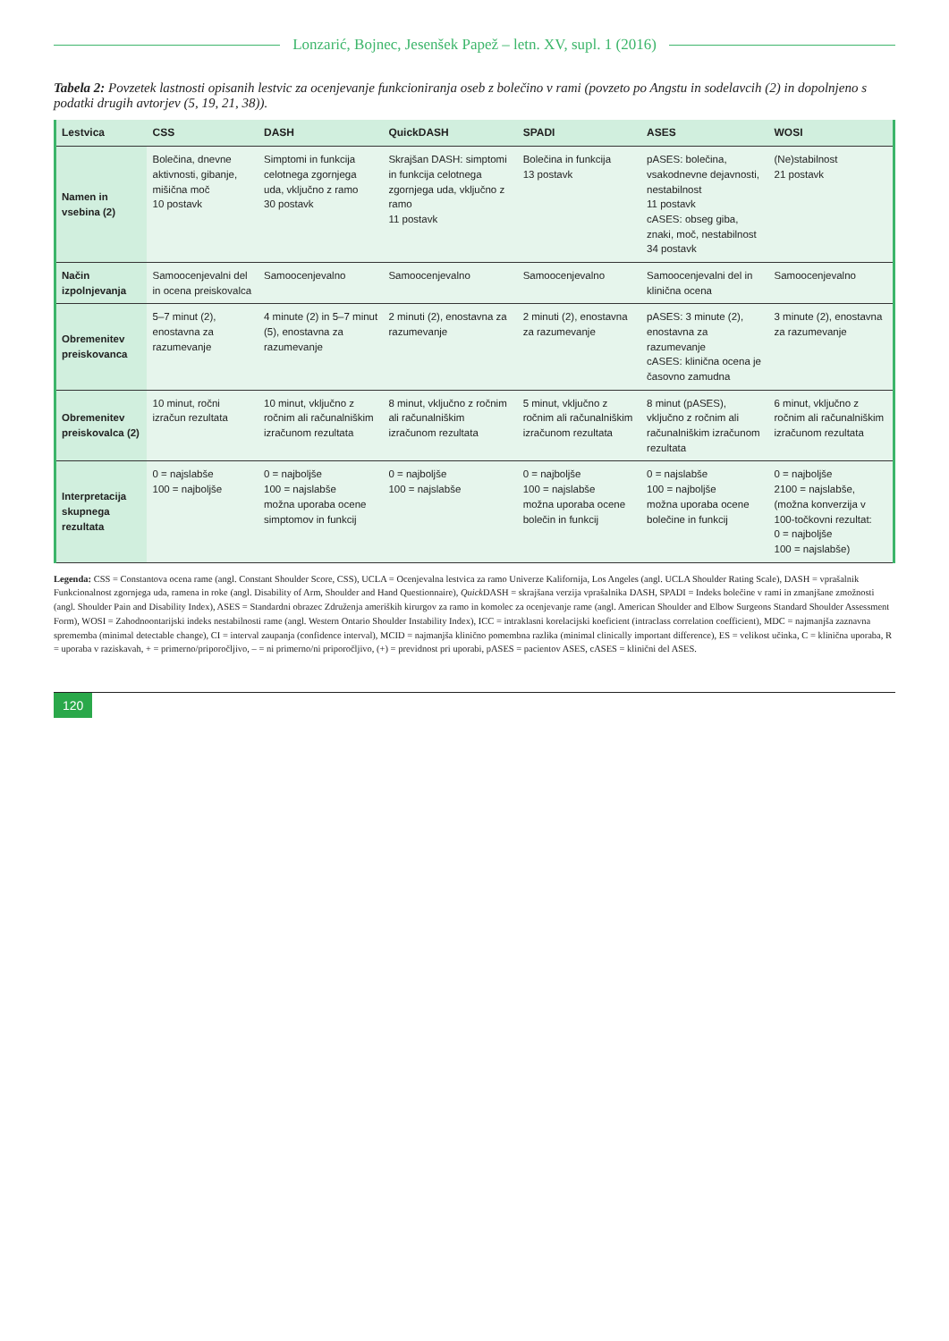Lonzarić, Bojnec, Jesenšek Papež – letn. XV, supl. 1 (2016)
Tabela 2: Povzetek lastnosti opisanih lestvic za ocenjevanje funkcioniranja oseb z bolečino v rami (povzeto po Angstu in sodelavcih (2) in dopolnjeno s podatki drugih avtorjev (5, 19, 21, 38)).
| Lestvica | CSS | DASH | QuickDASH | SPADI | ASES | WOSI |
| --- | --- | --- | --- | --- | --- | --- |
| Namen in vsebina (2) | Bolečina, dnevne aktivnosti, gibanje, mišična moč 10 postavk | Simptomi in funkcija celotnega zgornjega uda, vključno z ramo 30 postavk | Skrajšan DASH: simptomi in funkcija celotnega zgornjega uda, vključno z ramo 11 postavk | Bolečina in funkcija 13 postavk | pASES: bolečina, vsakodnevne dejavnosti, nestabilnost 11 postavk cASES: obseg giba, znaki, moč, nestabilnost 34 postavk | (Ne)stabilnost 21 postavk |
| Način izpolnjevanja | Samoocenjevalni del in ocena preiskovalca | Samoocenjevalno | Samoocenjevalno | Samoocenjevalno | Samoocenjevalni del in klinična ocena | Samoocenjevalno |
| Obremenitev preiskovanca | 5–7 minut (2), enostavna za razumevanje | 4 minute (2) in 5–7 minut (5), enostavna za razumevanje | 2 minuti (2), enostavna za razumevanje | 2 minuti (2), enostavna za razumevanje | pASES: 3 minute (2), enostavna za razumevanje cASES: klinična ocena je časovno zamudna | 3 minute (2), enostavna za razumevanje |
| Obremenitev preiskovalca (2) | 10 minut, ročni izračun rezultata | 10 minut, vključno z ročnim ali računalniškim izračunom rezultata | 8 minut, vključno z ročnim ali računalniškim izračunom rezultata | 5 minut, vključno z ročnim ali računalniškim izračunom rezultata | 8 minut (pASES), vključno z ročnim ali računalniškim izračunom rezultata | 6 minut, vključno z ročnim ali računalniškim izračunom rezultata |
| Interpretacija skupnega rezultata | 0 = najslabše 100 = najboljše | 0 = najboljše 100 = najslabše možna uporaba ocene simptomov in funkcij | 0 = najboljše 100 = najslabše | 0 = najboljše 100 = najslabše možna uporaba ocene bolečin in funkcij | 0 = najslabše 100 = najboljše možna uporaba ocene bolečine in funkcij | 0 = najboljše 2100 = najslabše, (možna konverzija v 100-točkovni rezultat: 0 = najboljše 100 = najslabše) |
Legenda: CSS = Constantova ocena rame (angl. Constant Shoulder Score, CSS), UCLA = Ocenjevalna lestvica za ramo Univerze Kalifornija, Los Angeles (angl. UCLA Shoulder Rating Scale), DASH = vprašalnik Funkcionalnost zgornjega uda, ramena in roke (angl. Disability of Arm, Shoulder and Hand Questionnaire), Quick DASH = skrajšana verzija vprašalnika DASH, SPADI = Indeks bolečine v rami in zmanjšane zmožnosti (angl. Shoulder Pain and Disability Index), ASES = Standardni obrazec Združenja ameriških kirurgov za ramo in komolec za ocenjevanje rame (angl. American Shoulder and Elbow Surgeons Standard Shoulder Assessment Form), WOSI = Zahodnoontarijski indeks nestabilnosti rame (angl. Western Ontario Shoulder Instability Index), ICC = intraklasni korelacijski koeficient (intraclass correlation coefficient), MDC = najmanjša zaznavna sprememba (minimal detectable change), CI = interval zaupanja (confidence interval), MCID = najmanjša klinično pomembna razlika (minimal clinically important difference), ES = velikost učinka, C = klinična uporaba, R = uporaba v raziskavah, + = primerno/priporočljivo, – = ni primerno/ni priporočljivo, (+) = previdnost pri uporabi, pASES = pacientov ASES, cASES = klinični del ASES.
120